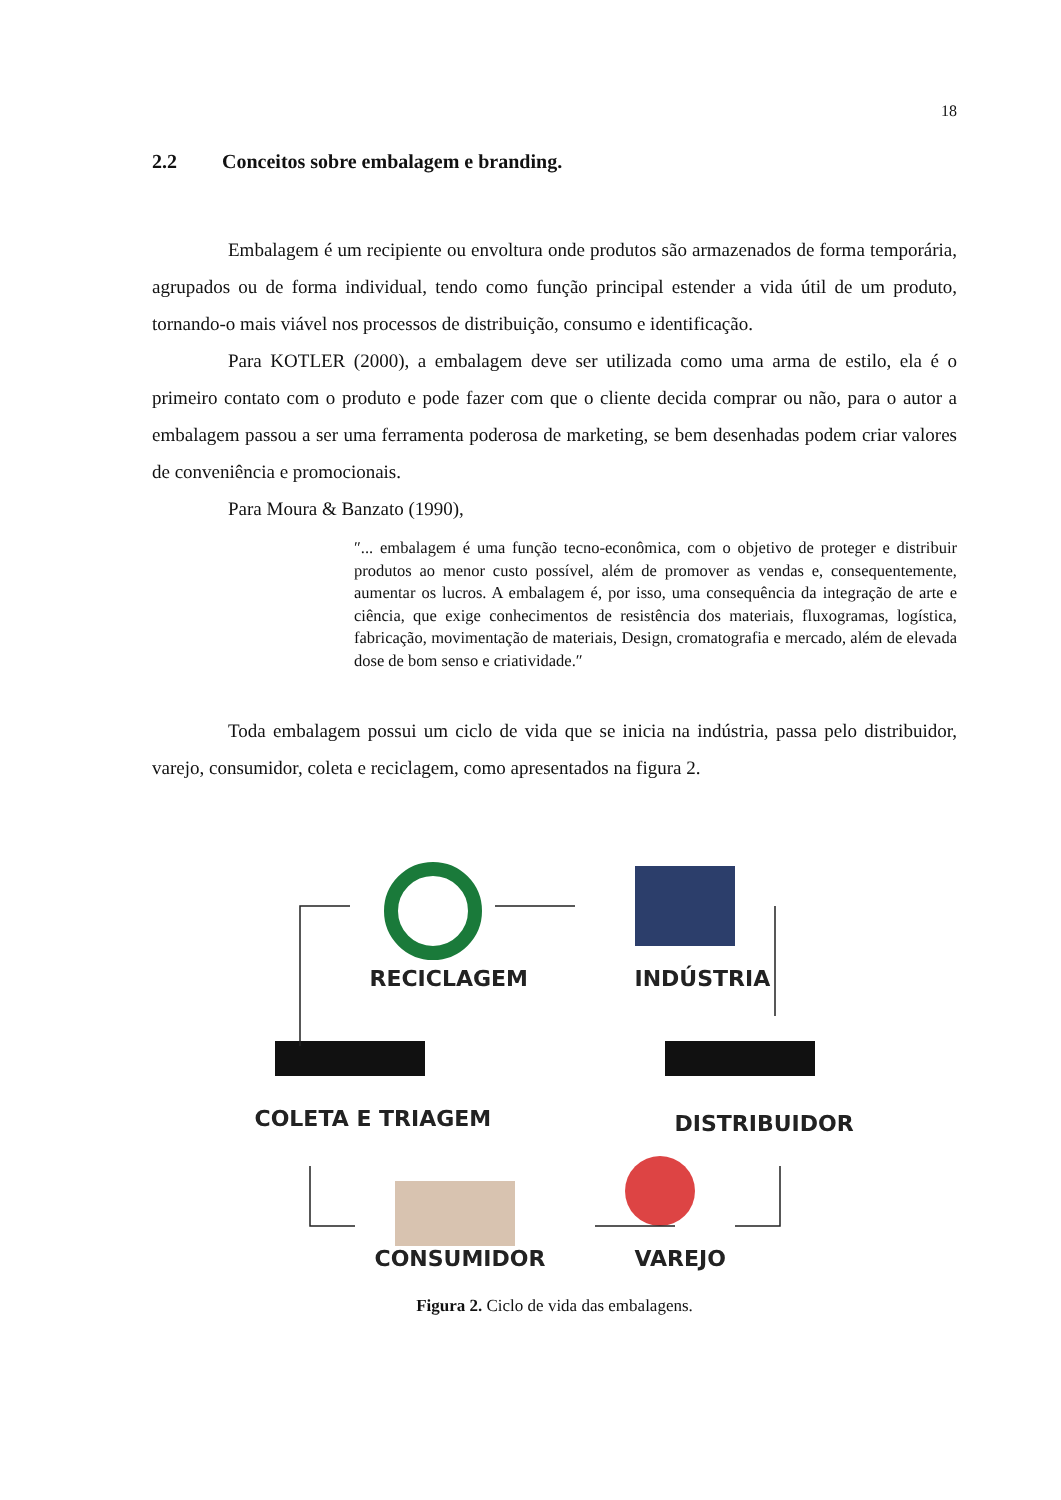18
2.2 Conceitos sobre embalagem e branding.
Embalagem é um recipiente ou envoltura onde produtos são armazenados de forma temporária, agrupados ou de forma individual, tendo como função principal estender a vida útil de um produto, tornando-o mais viável nos processos de distribuição, consumo e identificação.
Para KOTLER (2000), a embalagem deve ser utilizada como uma arma de estilo, ela é o primeiro contato com o produto e pode fazer com que o cliente decida comprar ou não, para o autor a embalagem passou a ser uma ferramenta poderosa de marketing, se bem desenhadas podem criar valores de conveniência e promocionais.
Para Moura & Banzato (1990),
″... embalagem é uma função tecno-econômica, com o objetivo de proteger e distribuir produtos ao menor custo possível, além de promover as vendas e, consequentemente, aumentar os lucros. A embalagem é, por isso, uma consequência da integração de arte e ciência, que exige conhecimentos de resistência dos materiais, fluxogramas, logística, fabricação, movimentação de materiais, Design, cromatografia e mercado, além de elevada dose de bom senso e criatividade.″
Toda embalagem possui um ciclo de vida que se inicia na indústria, passa pelo distribuidor, varejo, consumidor, coleta e reciclagem, como apresentados na figura 2.
RECICLAGEM INDÚSTRIA
COLETA E TRIAGEM DISTRIBUIDOR
CONSUMIDOR VAREJO
Figura 2. Ciclo de vida das embalagens.